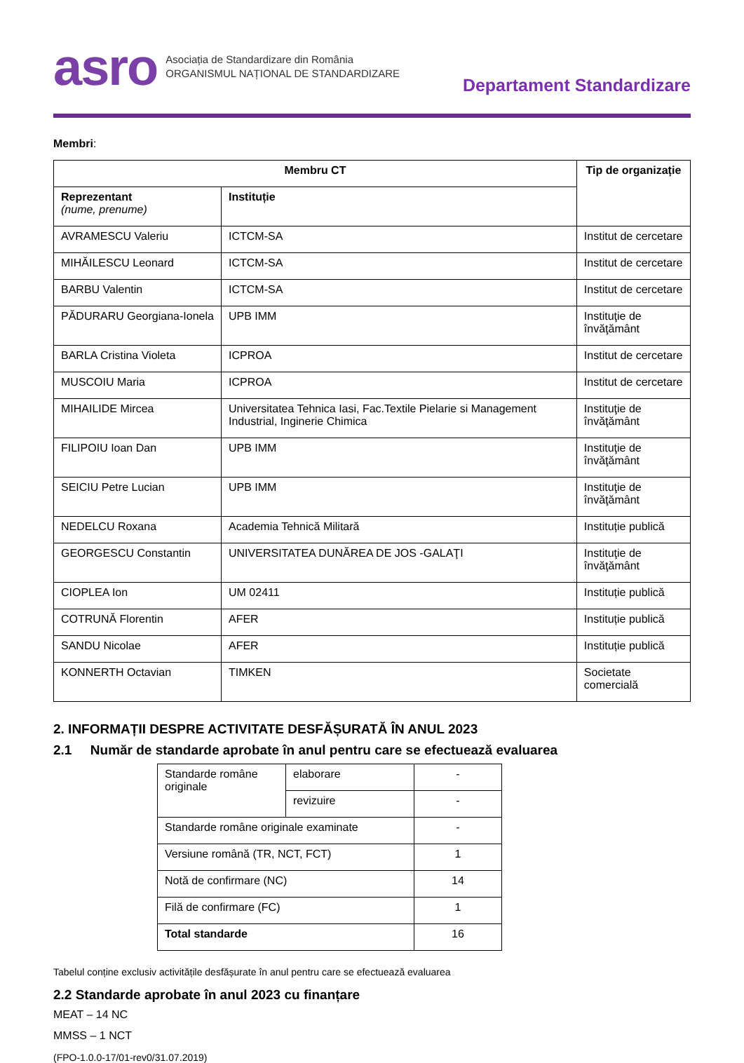asro Asociația de Standardizare din România
ORGANISMUL NAȚIONAL DE STANDARDIZARE
Departament Standardizare
Membri:
| Membru CT | | Tip de organizație |
| --- | --- | --- |
| Reprezentant (nume, prenume) | Instituție | |
| AVRAMESCU Valeriu | ICTCM-SA | Institut de cercetare |
| MIHĂILESCU Leonard | ICTCM-SA | Institut de cercetare |
| BARBU Valentin | ICTCM-SA | Institut de cercetare |
| PĂDURARU Georgiana-Ionela | UPB IMM | Instituţie de învăţământ |
| BARLA Cristina Violeta | ICPROA | Institut de cercetare |
| MUSCOIU Maria | ICPROA | Institut de cercetare |
| MIHAILIDE Mircea | Universitatea Tehnica Iasi, Fac.Textile Pielarie si Management Industrial, Inginerie Chimica | Instituţie de învăţământ |
| FILIPOIU Ioan Dan | UPB IMM | Instituţie de învăţământ |
| SEICIU Petre Lucian | UPB IMM | Instituţie de învăţământ |
| NEDELCU Roxana | Academia Tehnică Militară | Instituție publică |
| GEORGESCU Constantin | UNIVERSITATEA DUNĂREA DE JOS -GALAŢI | Instituţie de învăţământ |
| CIOPLEA Ion | UM 02411 | Instituție publică |
| COTRUNĂ Florentin | AFER | Instituție publică |
| SANDU Nicolae | AFER | Instituție publică |
| KONNERTH Octavian | TIMKEN | Societate comercială |
2. INFORMAȚII DESPRE ACTIVITATE DESFĂȘURATĂ ÎN ANUL 2023
2.1 Număr de standarde aprobate în anul pentru care se efectuează evaluarea
| Standarde române originale | elaborare | - |
| | revizuire | - |
| Standarde române originale examinate | | - |
| Versiune română (TR, NCT, FCT) | | 1 |
| Notă de confirmare (NC) | | 14 |
| Filă de confirmare (FC) | | 1 |
| Total standarde | | 16 |
Tabelul conține exclusiv activitățile desfășurate în anul pentru care se efectuează evaluarea
2.2 Standarde aprobate în anul 2023 cu finanțare
MEAT – 14 NC
MMSS – 1 NCT
(FPO-1.0.0-17/01-rev0/31.07.2019)